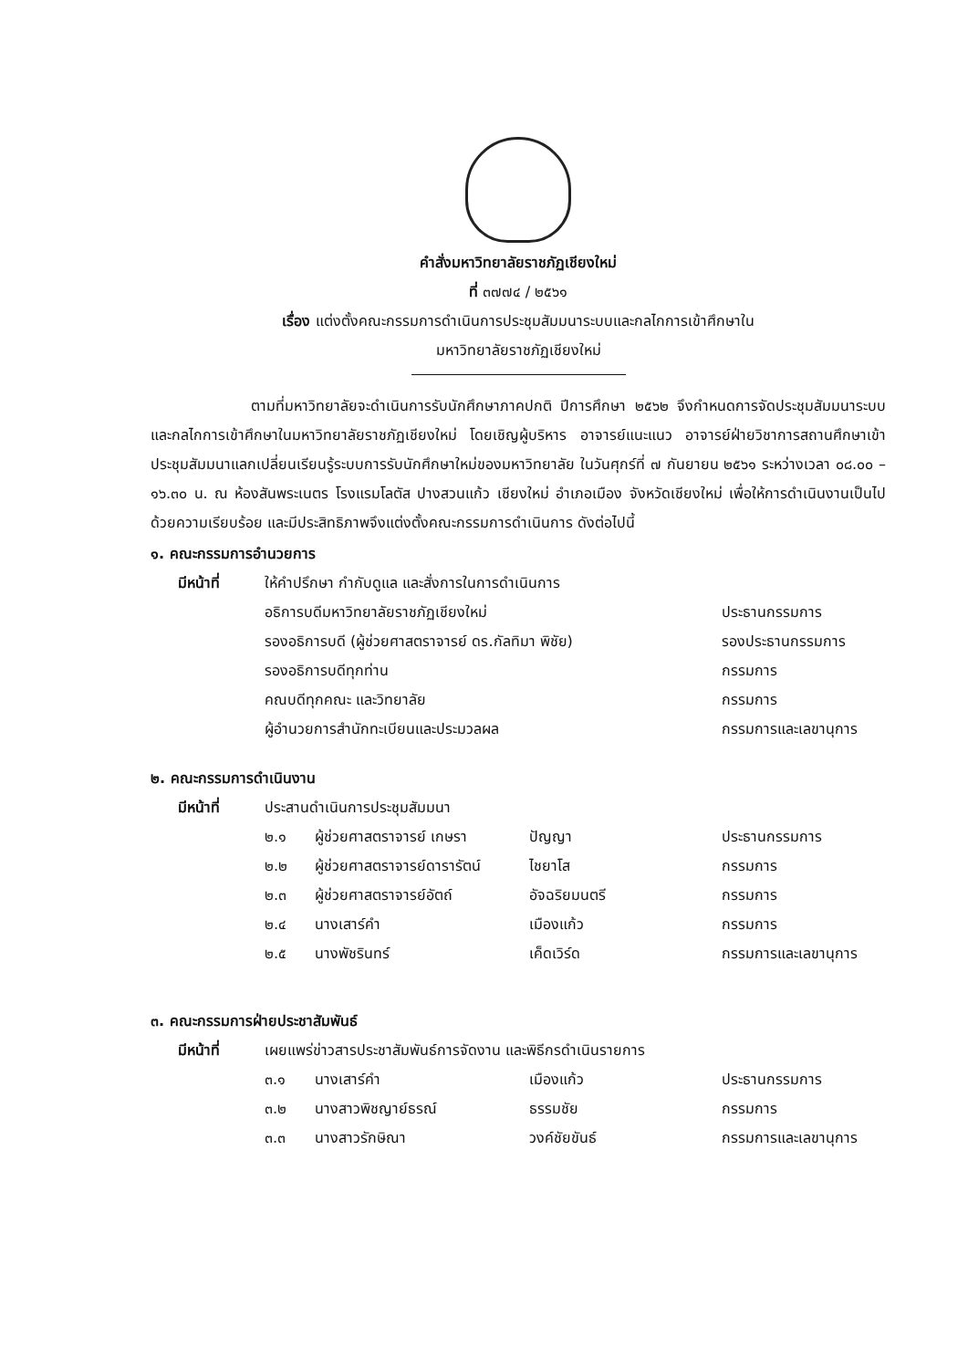คำสั่งมหาวิทยาลัยราชภัฏเชียงใหม่
ที่ ๓๗๗๔ / ๒๕๖๑
เรื่อง แต่งตั้งคณะกรรมการดำเนินการประชุมสัมมนาระบบและกลไกการเข้าศึกษาใน
มหาวิทยาลัยราชภัฏเชียงใหม่
ตามที่มหาวิทยาลัยจะดำเนินการรับนักศึกษาภาคปกติ ปีการศึกษา ๒๕๖๒ จึงกำหนดการจัดประชุมสัมมนาระบบและกลไกการเข้าศึกษาในมหาวิทยาลัยราชภัฏเชียงใหม่ โดยเชิญผู้บริหาร อาจารย์แนะแนว อาจารย์ฝ่ายวิชาการสถานศึกษาเข้าประชุมสัมมนาแลกเปลี่ยนเรียนรู้ระบบการรับนักศึกษาใหม่ของมหาวิทยาลัย ในวันศุกร์ที่ ๗ กันยายน ๒๕๖๑ ระหว่างเวลา ๐๘.๐๐ – ๑๖.๓๐ น. ณ ห้องสันพระเนตร โรงแรมโลตัส ปางสวนแก้ว เชียงใหม่ อำเภอเมือง จังหวัดเชียงใหม่ เพื่อให้การดำเนินงานเป็นไปด้วยความเรียบร้อย และมีประสิทธิภาพจึงแต่งตั้งคณะกรรมการดำเนินการ ดังต่อไปนี้
๑. คณะกรรมการอำนวยการ
| มีหน้าที่ | ให้คำปรึกษา กำกับดูแล และสั่งการในการดำเนินการ | |
| | อธิการบดีมหาวิทยาลัยราชภัฏเชียงใหม่ | ประธานกรรมการ |
| | รองอธิการบดี (ผู้ช่วยศาสตราจารย์ ดร.กัลทิมา พิชัย) | รองประธานกรรมการ |
| | รองอธิการบดีทุกท่าน | กรรมการ |
| | คณบดีทุกคณะ และวิทยาลัย | กรรมการ |
| | ผู้อำนวยการสำนักทะเบียนและประมวลผล | กรรมการและเลขานุการ |
๒. คณะกรรมการดำเนินงาน
| มีหน้าที่ | ประสานดำเนินการประชุมสัมมนา | | | |
| | ๒.๑ | ผู้ช่วยศาสตราจารย์ เกษรา | ปัญญา | ประธานกรรมการ |
| | ๒.๒ | ผู้ช่วยศาสตราจารย์ดารารัตน์ | ไชยาโส | กรรมการ |
| | ๒.๓ | ผู้ช่วยศาสตราจารย์อัตถ์ | อัจฉริยมนตรี | กรรมการ |
| | ๒.๔ | นางเสาร์คำ | เมืองแก้ว | กรรมการ |
| | ๒.๕ | นางพัชรินทร์ | เค็ดเวิร์ด | กรรมการและเลขานุการ |
๓. คณะกรรมการฝ่ายประชาสัมพันธ์
| มีหน้าที่ | เผยแพร่ข่าวสารประชาสัมพันธ์การจัดงาน และพิธีกรดำเนินรายการ | | | |
| | ๓.๑ | นางเสาร์คำ | เมืองแก้ว | ประธานกรรมการ |
| | ๓.๒ | นางสาวพิชญาย์ธรณ์ | ธรรมชัย | กรรมการ |
| | ๓.๓ | นางสาวรักษิณา | วงค์ชัยขันธ์ | กรรมการและเลขานุการ |